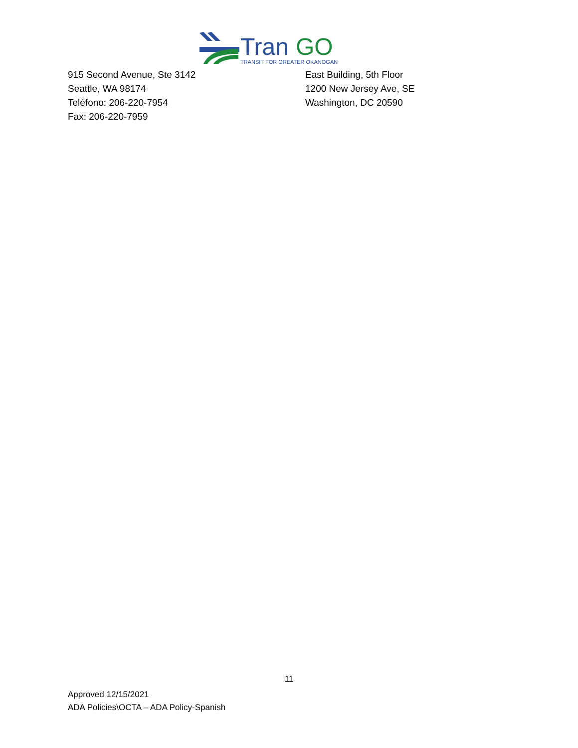Tran
GO
TRANSIT FOR GREATER OKANOGAN
915 Second Avenue, Ste 3142
Seattle, WA 98174
Teléfono: 206-220-7954
Fax: 206-220-7959
East Building, 5th Floor
1200 New Jersey Ave, SE
Washington, DC 20590
11
Approved 12/15/2021
ADA Policies\OCTA – ADA Policy-Spanish